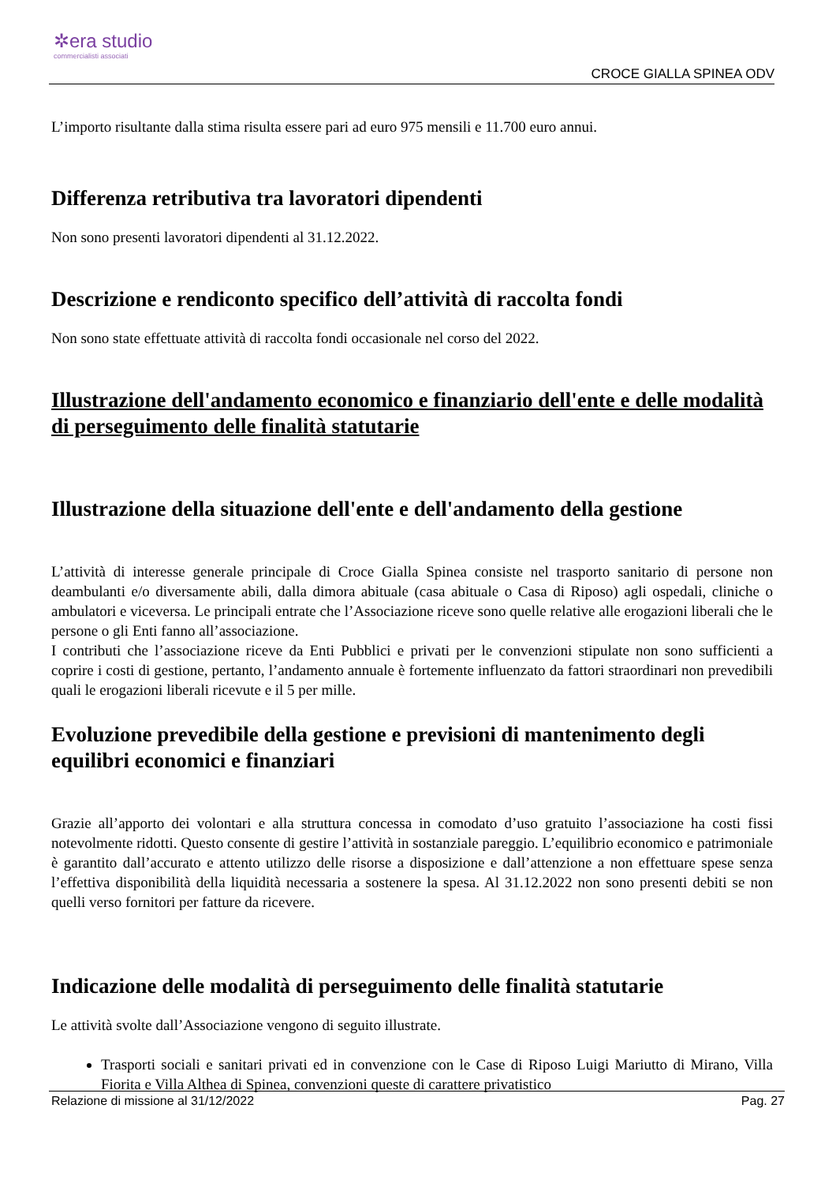✲era studio
commercialisti associati
CROCE GIALLA SPINEA ODV
L’importo risultante dalla stima risulta essere pari ad euro 975 mensili e 11.700 euro annui.
Differenza retributiva tra lavoratori dipendenti
Non sono presenti lavoratori dipendenti al 31.12.2022.
Descrizione e rendiconto specifico dell’attività di raccolta fondi
Non sono state effettuate attività di raccolta fondi occasionale nel corso del 2022.
Illustrazione dell'andamento economico e finanziario dell'ente e delle modalità di perseguimento delle finalità statutarie
Illustrazione della situazione dell'ente e dell'andamento della gestione
L’attività di interesse generale principale di Croce Gialla Spinea consiste nel trasporto sanitario di persone non deambulanti e/o diversamente abili, dalla dimora abituale (casa abituale o Casa di Riposo) agli ospedali, cliniche o ambulatori e viceversa. Le principali entrate che l’Associazione riceve sono quelle relative alle erogazioni liberali che le persone o gli Enti fanno all’associazione.
I contributi che l’associazione riceve da Enti Pubblici e privati per le convenzioni stipulate non sono sufficienti a coprire i costi di gestione, pertanto, l’andamento annuale è fortemente influenzato da fattori straordinari non prevedibili quali le erogazioni liberali ricevute e il 5 per mille.
Evoluzione prevedibile della gestione e previsioni di mantenimento degli equilibri economici e finanziari
Grazie all’apporto dei volontari e alla struttura concessa in comodato d’uso gratuito l’associazione ha costi fissi notevolmente ridotti. Questo consente di gestire l’attività in sostanziale pareggio. L’equilibrio economico e patrimoniale è garantito dall’accurato e attento utilizzo delle risorse a disposizione e dall’attenzione a non effettuare spese senza l’effettiva disponibilità della liquidità necessaria a sostenere la spesa. Al 31.12.2022 non sono presenti debiti se non quelli verso fornitori per fatture da ricevere.
Indicazione delle modalità di perseguimento delle finalità statutarie
Le attività svolte dall’Associazione vengono di seguito illustrate.
Trasporti sociali e sanitari privati ed in convenzione con le Case di Riposo Luigi Mariutto di Mirano, Villa Fiorita e Villa Althea di Spinea, convenzioni queste di carattere privatistico
Relazione di missione al 31/12/2022 Pag. 27